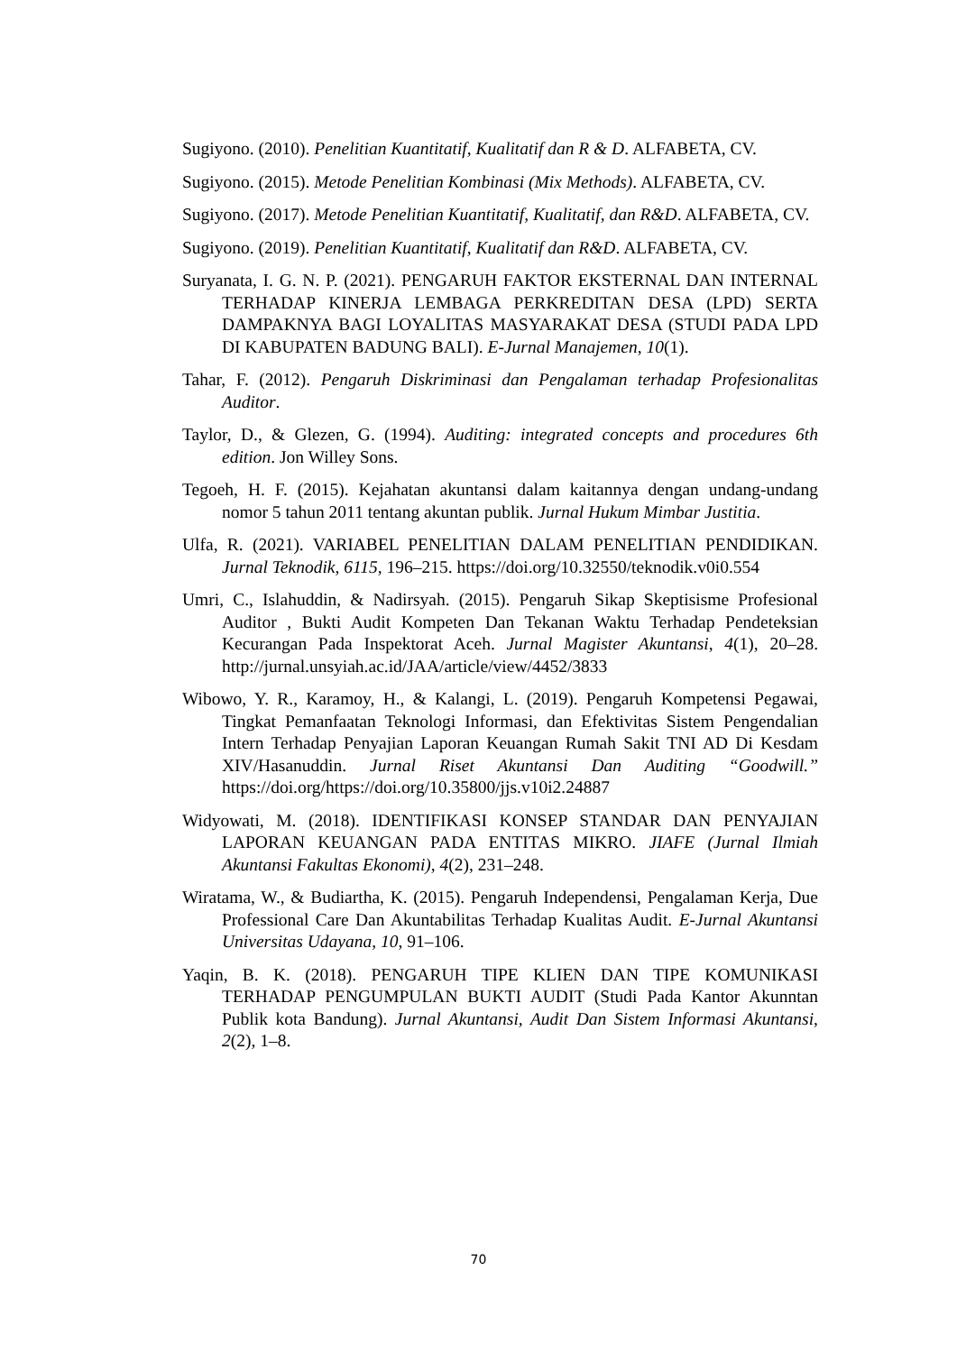Sugiyono. (2010). Penelitian Kuantitatif, Kualitatif dan R & D. ALFABETA, CV.
Sugiyono. (2015). Metode Penelitian Kombinasi (Mix Methods). ALFABETA, CV.
Sugiyono. (2017). Metode Penelitian Kuantitatif, Kualitatif, dan R&D. ALFABETA, CV.
Sugiyono. (2019). Penelitian Kuantitatif, Kualitatif dan R&D. ALFABETA, CV.
Suryanata, I. G. N. P. (2021). PENGARUH FAKTOR EKSTERNAL DAN INTERNAL TERHADAP KINERJA LEMBAGA PERKREDITAN DESA (LPD) SERTA DAMPAKNYA BAGI LOYALITAS MASYARAKAT DESA (STUDI PADA LPD DI KABUPATEN BADUNG BALI). E-Jurnal Manajemen, 10(1).
Tahar, F. (2012). Pengaruh Diskriminasi dan Pengalaman terhadap Profesionalitas Auditor.
Taylor, D., & Glezen, G. (1994). Auditing: integrated concepts and procedures 6th edition. Jon Willey Sons.
Tegoeh, H. F. (2015). Kejahatan akuntansi dalam kaitannya dengan undang-undang nomor 5 tahun 2011 tentang akuntan publik. Jurnal Hukum Mimbar Justitia.
Ulfa, R. (2021). VARIABEL PENELITIAN DALAM PENELITIAN PENDIDIKAN. Jurnal Teknodik, 6115, 196–215. https://doi.org/10.32550/teknodik.v0i0.554
Umri, C., Islahuddin, & Nadirsyah. (2015). Pengaruh Sikap Skeptisisme Profesional Auditor , Bukti Audit Kompeten Dan Tekanan Waktu Terhadap Pendeteksian Kecurangan Pada Inspektorat Aceh. Jurnal Magister Akuntansi, 4(1), 20–28. http://jurnal.unsyiah.ac.id/JAA/article/view/4452/3833
Wibowo, Y. R., Karamoy, H., & Kalangi, L. (2019). Pengaruh Kompetensi Pegawai, Tingkat Pemanfaatan Teknologi Informasi, dan Efektivitas Sistem Pengendalian Intern Terhadap Penyajian Laporan Keuangan Rumah Sakit TNI AD Di Kesdam XIV/Hasanuddin. Jurnal Riset Akuntansi Dan Auditing “Goodwill.” https://doi.org/https://doi.org/10.35800/jjs.v10i2.24887
Widyowati, M. (2018). IDENTIFIKASI KONSEP STANDAR DAN PENYAJIAN LAPORAN KEUANGAN PADA ENTITAS MIKRO. JIAFE (Jurnal Ilmiah Akuntansi Fakultas Ekonomi), 4(2), 231–248.
Wiratama, W., & Budiartha, K. (2015). Pengaruh Independensi, Pengalaman Kerja, Due Professional Care Dan Akuntabilitas Terhadap Kualitas Audit. E-Jurnal Akuntansi Universitas Udayana, 10, 91–106.
Yaqin, B. K. (2018). PENGARUH TIPE KLIEN DAN TIPE KOMUNIKASI TERHADAP PENGUMPULAN BUKTI AUDIT (Studi Pada Kantor Akunntan Publik kota Bandung). Jurnal Akuntansi, Audit Dan Sistem Informasi Akuntansi, 2(2), 1–8.
70